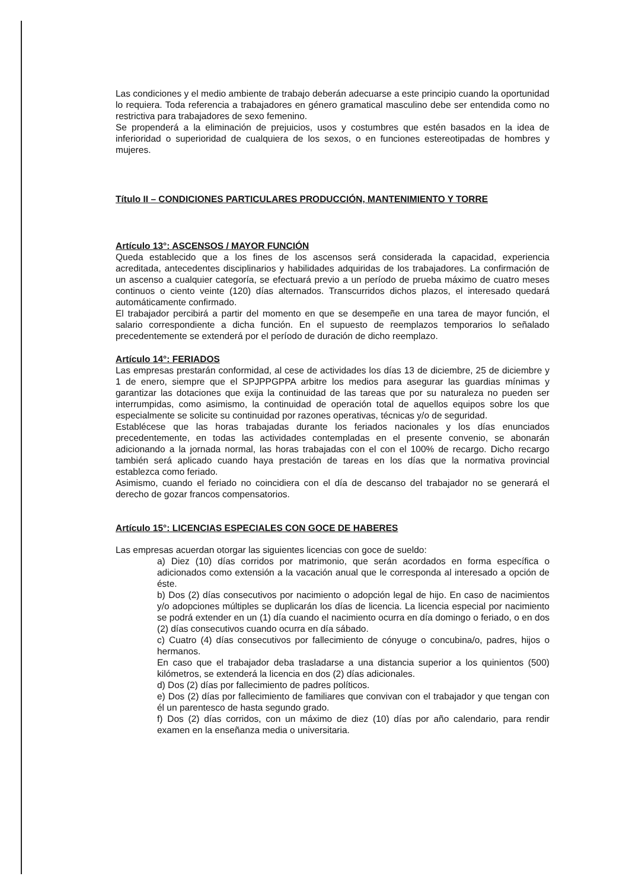Las condiciones y el medio ambiente de trabajo deberán adecuarse a este principio cuando la oportunidad lo requiera. Toda referencia a trabajadores en género gramatical masculino debe ser entendida como no restrictiva para trabajadores de sexo femenino.
Se propenderá a la eliminación de prejuicios, usos y costumbres que estén basados en la idea de inferioridad o superioridad de cualquiera de los sexos, o en funciones estereotipadas de hombres y mujeres.
Título II – CONDICIONES PARTICULARES PRODUCCIÓN, MANTENIMIENTO Y TORRE
Artículo 13°: ASCENSOS / MAYOR FUNCIÓN
Queda establecido que a los fines de los ascensos será considerada la capacidad, experiencia acreditada, antecedentes disciplinarios y habilidades adquiridas de los trabajadores. La confirmación de un ascenso a cualquier categoría, se efectuará previo a un período de prueba máximo de cuatro meses continuos o ciento veinte (120) días alternados. Transcurridos dichos plazos, el interesado quedará automáticamente confirmado.
El trabajador percibirá a partir del momento en que se desempeñe en una tarea de mayor función, el salario correspondiente a dicha función. En el supuesto de reemplazos temporarios lo señalado precedentemente se extenderá por el período de duración de dicho reemplazo.
Artículo 14°: FERIADOS
Las empresas prestarán conformidad, al cese de actividades los días 13 de diciembre, 25 de diciembre y 1 de enero, siempre que el SPJPPGPPA arbitre los medios para asegurar las guardias mínimas y garantizar las dotaciones que exija la continuidad de las tareas que por su naturaleza no pueden ser interrumpidas, como asimismo, la continuidad de operación total de aquellos equipos sobre los que especialmente se solicite su continuidad por razones operativas, técnicas y/o de seguridad.
Establécese que las horas trabajadas durante los feriados nacionales y los días enunciados precedentemente, en todas las actividades contempladas en el presente convenio, se abonarán adicionando a la jornada normal, las horas trabajadas con el con el 100% de recargo. Dicho recargo también será aplicado cuando haya prestación de tareas en los días que la normativa provincial establezca como feriado.
Asimismo, cuando el feriado no coincidiera con el día de descanso del trabajador no se generará el derecho de gozar francos compensatorios.
Artículo 15°: LICENCIAS ESPECIALES CON GOCE DE HABERES
Las empresas acuerdan otorgar las siguientes licencias con goce de sueldo:
a) Diez (10) días corridos por matrimonio, que serán acordados en forma específica o adicionados como extensión a la vacación anual que le corresponda al interesado a opción de éste.
b) Dos (2) días consecutivos por nacimiento o adopción legal de hijo. En caso de nacimientos y/o adopciones múltiples se duplicarán los días de licencia. La licencia especial por nacimiento se podrá extender en un (1) día cuando el nacimiento ocurra en día domingo o feriado, o en dos (2) días consecutivos cuando ocurra en día sábado.
c) Cuatro (4) días consecutivos por fallecimiento de cónyuge o concubina/o, padres, hijos o hermanos.
En caso que el trabajador deba trasladarse a una distancia superior a los quinientos (500) kilómetros, se extenderá la licencia en dos (2) días adicionales.
d) Dos (2) días por fallecimiento de padres políticos.
e) Dos (2) días por fallecimiento de familiares que convivan con el trabajador y que tengan con él un parentesco de hasta segundo grado.
f) Dos (2) días corridos, con un máximo de diez (10) días por año calendario, para rendir examen en la enseñanza media o universitaria.